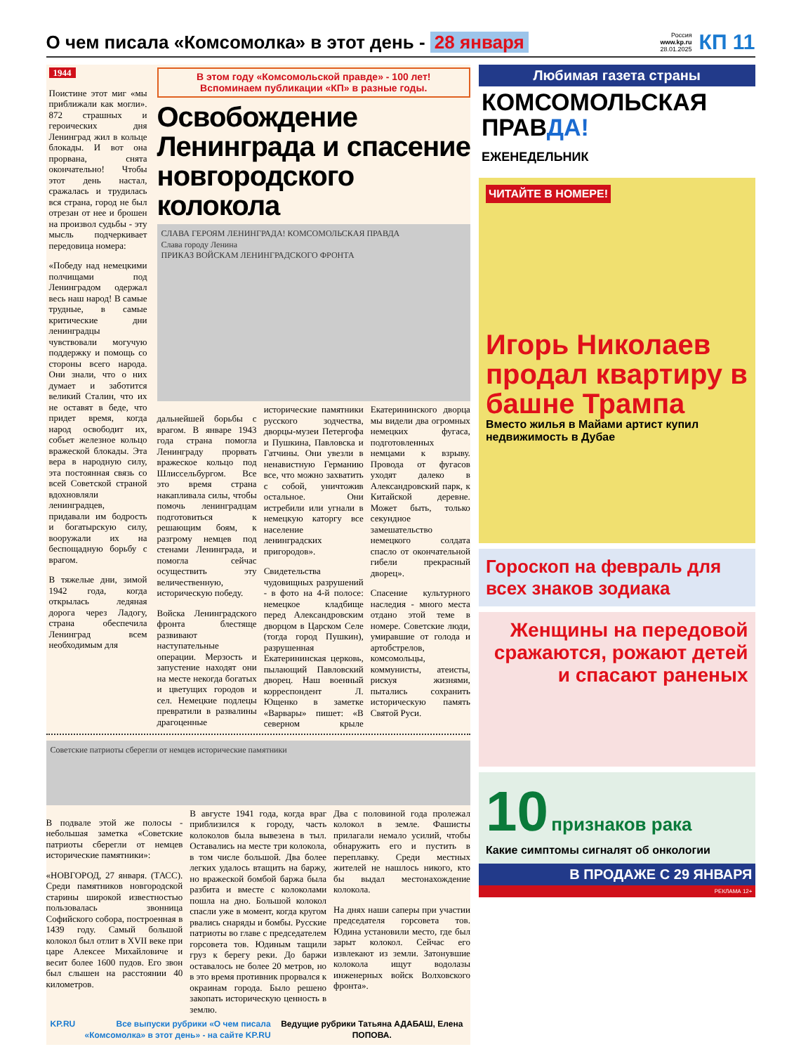О чем писала «Комсомолка» в этот день - 28 января
Россия
www.kp.ru
28.01.2025
КП 11
1944
Поистине этот миг «мы приближали как могли». 872 страшных и героических дня Ленинград жил в кольце блокады. И вот она прорвана, снята окончательно! Чтобы этот день настал, сражалась и трудилась вся страна, город не был отрезан от нее и брошен на произвол судьбы - эту мысль подчеркивает передовица номера:
«Победу над немецкими полчищами под Ленинградом одержал весь наш народ! В самые трудные, в самые критические дни ленинградцы чувствовали могучую поддержку и помощь со стороны всего народа. Они знали, что о них думает и заботится великий Сталин, что их не оставят в беде, что придет время, когда народ освободит их, собьет железное кольцо вражеской блокады. Эта вера в народную силу, эта постоянная связь со всей Советской страной вдохновляли ленинградцев, придавали им бодрость и богатырскую силу, вооружали их на беспощадную борьбу с врагом.
В тяжелые дни, зимой 1942 года, когда открылась ледяная дорога через Ладогу, страна обеспечила Ленинград всем необходимым для
В этом году «Комсомольской правде» - 100 лет!
Вспоминаем публикации «КП» в разные годы.
Освобождение Ленинграда и спасение новгородского колокола
СЛАВА ГЕРОЯМ ЛЕНИНГРАДА! КОМСОМОЛЬСКАЯ ПРАВДА
Слава городу Ленина
ПРИКАЗ ВОЙСКАМ ЛЕНИНГРАДСКОГО ФРОНТА
дальнейшей борьбы с врагом. В январе 1943 года страна помогла Ленинграду прорвать вражеское кольцо под Шлиссельбургом. Все это время страна накапливала силы, чтобы помочь ленинградцам подготовиться к решающим боям, к разгрому немцев под стенами Ленинграда, и помогла сейчас осуществить эту величественную, историческую победу.
Войска Ленинградского фронта блестяще развивают наступательные операции. Мерзость и запустение находят они на месте некогда богатых и цветущих городов и сел. Немецкие подлецы превратили в развалины драгоценные исторические памятники русского зодчества, дворцы-музеи Петергофа и Пушкина, Павловска и Гатчины. Они увезли в ненавистную Германию все, что можно захватить с собой, уничтожив остальное. Они истребили или угнали в немецкую каторгу все население ленинградских пригородов».
Свидетельства чудовищных разрушений - в фото на 4-й полосе: немецкое кладбище перед Александровским дворцом в Царском Селе (тогда город Пушкин), разрушенная Екатерининская церковь, пылающий Павловский дворец. Наш военный корреспондент Л. Ющенко в заметке «Варвары» пишет: «В северном крыле Екатерининского дворца мы видели два огромных немецких фугаса, подготовленных немцами к взрыву. Провода от фугасов уходят далеко в Александровский парк, к Китайской деревне. Может быть, только секундное замешательство немецкого солдата спасло от окончательной гибели прекрасный дворец».
Спасение культурного наследия - много места отдано этой теме в номере. Советские люди, умиравшие от голода и артобстрелов, комсомольцы, коммунисты, атеисты, рискуя жизнями, пытались сохранить историческую память Святой Руси.
Советские патриоты сберегли от немцев исторические памятники
В подвале этой же полосы - небольшая заметка «Советские патриоты сберегли от немцев исторические памятники»:
«НОВГОРОД, 27 января. (ТАСС). Среди памятников новгородской старины широкой известностью пользовалась звонница Софийского собора, построенная в 1439 году. Самый большой колокол был отлит в XVII веке при царе Алексее Михайловиче и весит более 1600 пудов. Его звон был слышен на расстоянии 40 километров.
В августе 1941 года, когда враг приблизился к городу, часть колоколов была вывезена в тыл. Оставались на месте три колокола, в том числе большой. Два более легких удалось втащить на баржу, но вражеской бомбой баржа была разбита и вместе с колоколами пошла на дно. Большой колокол спасли уже в момент, когда кругом рвались снаряды и бомбы. Русские патриоты во главе с председателем горсовета тов. Юдиным тащили груз к берегу реки. До баржи оставалось не более 20 метров, но в это время противник прорвался к окраинам города. Было решено закопать историческую ценность в землю.
Два с половиной года пролежал колокол в земле. Фашисты прилагали немало усилий, чтобы обнаружить его и пустить в переплавку. Среди местных жителей не нашлось никого, кто бы выдал местонахождение колокола.
На днях наши саперы при участии председателя горсовета тов. Юдина установили место, где был зарыт колокол. Сейчас его извлекают из земли. Затонувшие колокола ищут водолазы инженерных войск Волховского фронта».
KP.RU Все выпуски рубрики «О чем писала «Комсомолка» в этот день» - на сайте KP.RU Ведущие рубрики Татьяна АДАБАШ, Елена ПОПОВА.
Любимая газета страны
КОМСОМОЛЬСКАЯ ПРАВДА!
ЕЖЕНЕДЕЛЬНИК
ЧИТАЙТЕ В НОМЕРЕ!
Игорь Николаев продал квартиру в башне Трампа
Вместо жилья в Майами артист купил недвижимость в Дубае
Гороскоп на февраль для всех знаков зодиака
Женщины на передовой сражаются, рожают детей и спасают раненых
10 признаков рака
Какие симптомы сигналят об онкологии
В ПРОДАЖЕ С 29 ЯНВАРЯ
РЕКЛАМА 12+